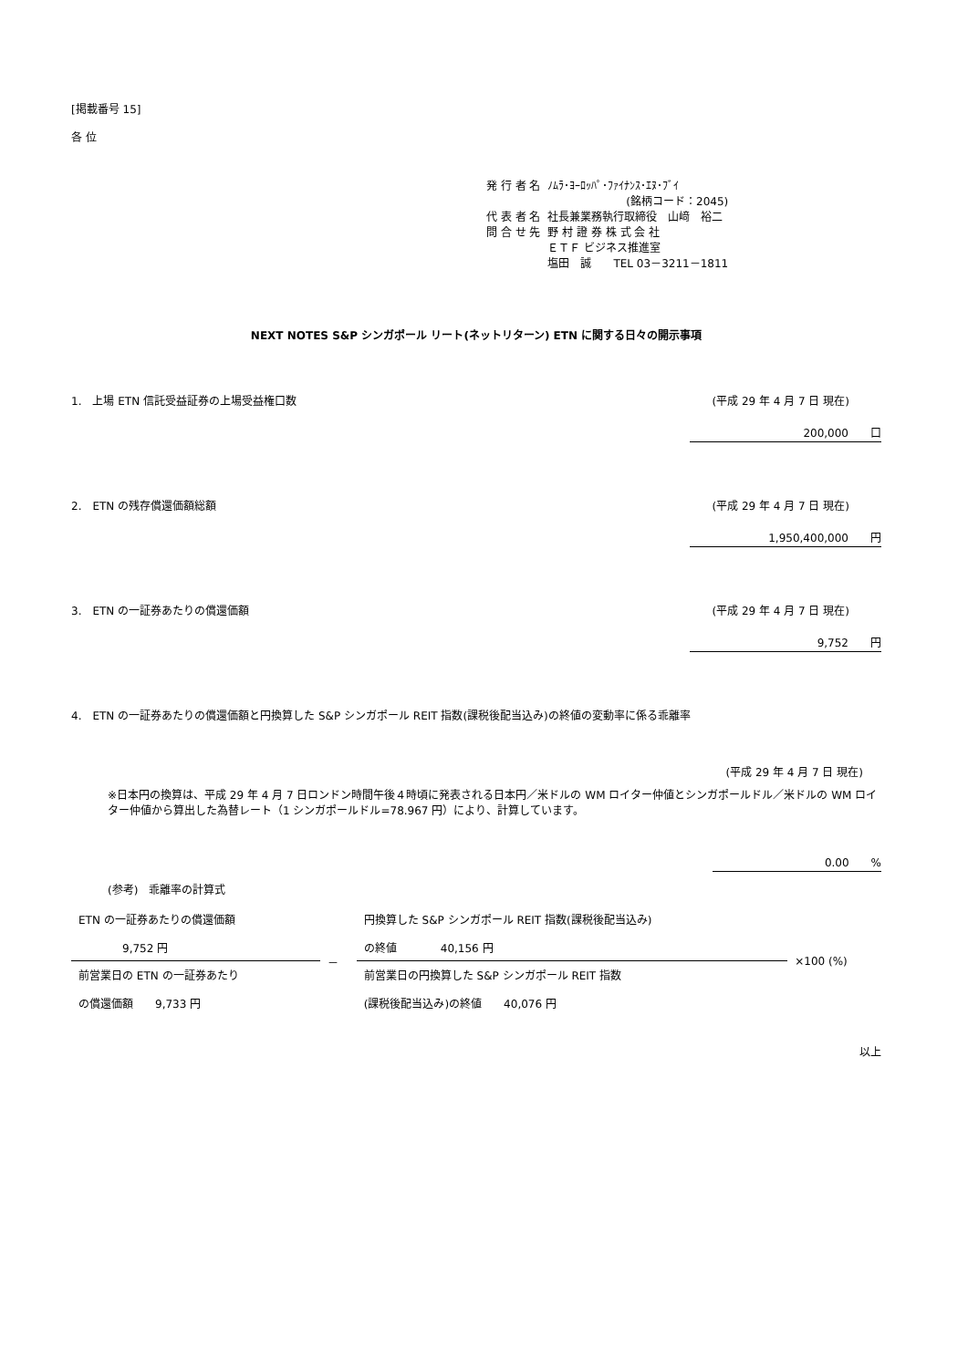[掲載番号 15]
各 位
| 発 行 者 名 | ﾉﾑﾗ･ﾖｰﾛｯﾊﾟ･ﾌｧｲﾅﾝｽ･ｴﾇ･ﾌﾞｲ (銘柄コード：2045) |
| 代 表 者 名 | 社長兼業務執行取締役 山﨑 裕二 |
| 問 合 せ 先 | 野 村 證 券 株 式 会 社 ＥＴＦ ビジネス推進室 塩田 誠 TEL 03－3211－1811 |
NEXT NOTES S&P シンガポール リート(ネットリターン) ETN に関する日々の開示事項
1.　上場 ETN 信託受益証券の上場受益権口数 (平成 29 年 4 月 7 日 現在)
200,000　　口
2.　ETN の残存償還価額総額 (平成 29 年 4 月 7 日 現在)
1,950,400,000　　円
3.　ETN の一証券あたりの償還価額 (平成 29 年 4 月 7 日 現在)
9,752　　円
4.　ETN の一証券あたりの償還価額と円換算した S&P シンガポール REIT 指数(課税後配当込み)の終値の変動率に係る乖離率
(平成 29 年 4 月 7 日 現在)
※日本円の換算は、平成 29 年 4 月 7 日ロンドン時間午後４時頃に発表される日本円／米ドルの WM ロイター仲値とシンガポールドル／米ドルの WM ロイター仲値から算出した為替レート（1 シンガポールドル=78.967 円）により、計算しています。
0.00　　%
(参考)　乖離率の計算式
| ETN の一証券あたりの償還価額 9,752 円 | － | 円換算した S&P シンガポール REIT 指数(課税後配当込み) の終値 40,156 円 | ×100 (%) |
| 前営業日の ETN の一証券あたり の償還価額 9,733 円 | | 前営業日の円換算した S&P シンガポール REIT 指数 (課税後配当込み)の終値 40,076 円 | |
以上